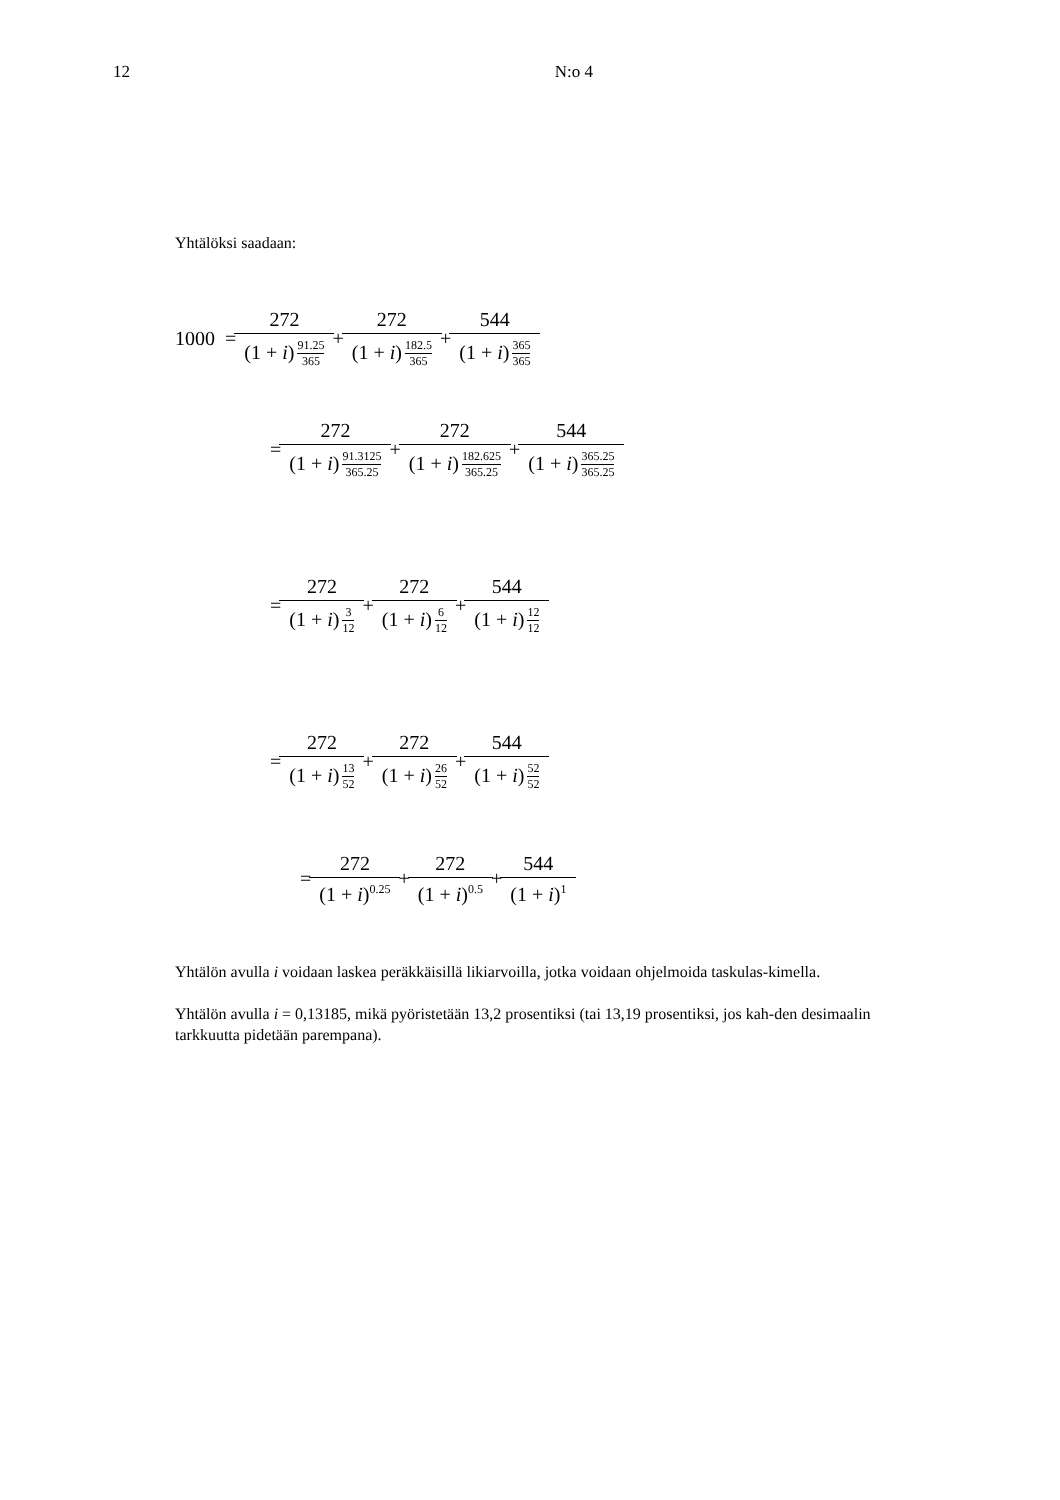12 N:o 4
Yhtälöksi saadaan:
1000 = 272 (1 + i) 91.25 365 + 272 (1 + i) 182.5 365 + 544 (1 + i) 365 365
= 272 (1 + i) 91.3125 365.25 + 272 (1 + i) 182.625 365.25 + 544 (1 + i) 365.25 365.25
= 272 (1 + i) 3 12 + 272 (1 + i) 6 12 + 544 (1 + i) 12 12
= 272 (1 + i) 13 52 + 272 (1 + i) 26 52 + 544 (1 + i) 52 52
= 272 (1 + i)<sup>0.25</sup> + 272 (1 + i)<sup>0.5</sup> + 544 (1 + i)<sup>1</sup>
Yhtälön avulla i voidaan laskea peräkkäisillä likiarvoilla, jotka voidaan ohjelmoida taskulas-kimella.
Yhtälön avulla i = 0,13185, mikä pyöristetään 13,2 prosentiksi (tai 13,19 prosentiksi, jos kah-den desimaalin tarkkuutta pidetään parempana).